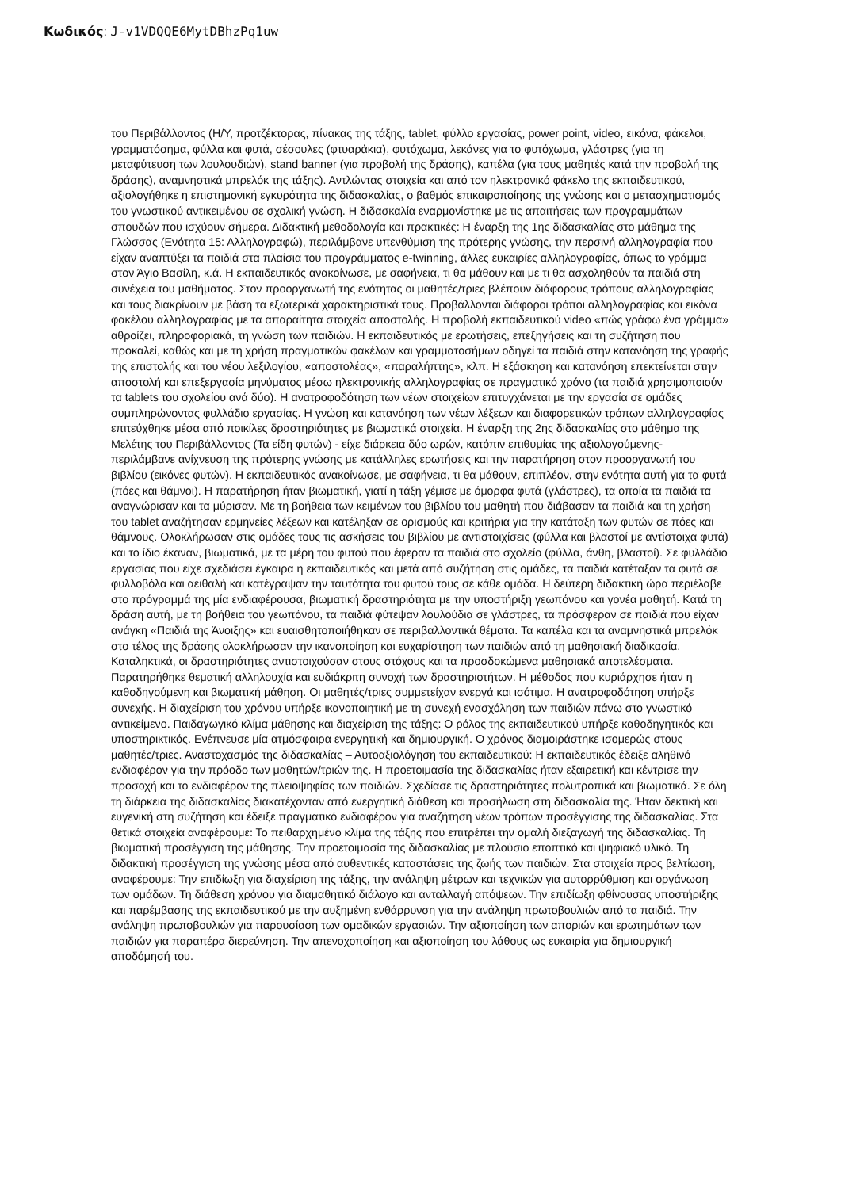Κωδικός: J-v1VDQQE6MytDBhzPq1uw
του Περιβάλλοντος (Η/Υ, προτζέκτορας, πίνακας της τάξης, tablet, φύλλο εργασίας, power point, video, εικόνα, φάκελοι, γραμματόσημα, φύλλα και φυτά, σέσουλες (φτυαράκια), φυτόχωμα, λεκάνες για το φυτόχωμα, γλάστρες (για τη μεταφύτευση των λουλουδιών), stand banner (για προβολή της δράσης), καπέλα (για τους μαθητές κατά την προβολή της δράσης), αναμνηστικά μπρελόκ της τάξης). Αντλώντας στοιχεία και από τον ηλεκτρονικό φάκελο της εκπαιδευτικού, αξιολογήθηκε η επιστημονική εγκυρότητα της διδασκαλίας, ο βαθμός επικαιροποίησης της γνώσης και ο μετασχηματισμός του γνωστικού αντικειμένου σε σχολική γνώση. Η διδασκαλία εναρμονίστηκε με τις απαιτήσεις των προγραμμάτων σπουδών που ισχύουν σήμερα. Διδακτική μεθοδολογία και πρακτικές: Η έναρξη της 1ης διδασκαλίας στο μάθημα της Γλώσσας (Ενότητα 15: Αλληλογραφώ), περιλάμβανε υπενθύμιση της πρότερης γνώσης, την περσινή αλληλογραφία που είχαν αναπτύξει τα παιδιά στα πλαίσια του προγράμματος e-twinning, άλλες ευκαιρίες αλληλογραφίας, όπως το γράμμα στον Άγιο Βασίλη, κ.ά. Η εκπαιδευτικός ανακοίνωσε, με σαφήνεια, τι θα μάθουν και με τι θα ασχοληθούν τα παιδιά στη συνέχεια του μαθήματος. Στον προοργανωτή της ενότητας οι μαθητές/τριες βλέπουν διάφορους τρόπους αλληλογραφίας και τους διακρίνουν με βάση τα εξωτερικά χαρακτηριστικά τους. Προβάλλονται διάφοροι τρόποι αλληλογραφίας και εικόνα φακέλου αλληλογραφίας με τα απαραίτητα στοιχεία αποστολής. Η προβολή εκπαιδευτικού video «πώς γράφω ένα γράμμα» αθροίζει, πληροφοριακά, τη γνώση των παιδιών. Η εκπαιδευτικός με ερωτήσεις, επεξηγήσεις και τη συζήτηση που προκαλεί, καθώς και με τη χρήση πραγματικών φακέλων και γραμματοσήμων οδηγεί τα παιδιά στην κατανόηση της γραφής της επιστολής και του νέου λεξιλογίου, «αποστολέας», «παραλήπτης», κλπ. Η εξάσκηση και κατανόηση επεκτείνεται στην αποστολή και επεξεργασία μηνύματος μέσω ηλεκτρονικής αλληλογραφίας σε πραγματικό χρόνο (τα παιδιά χρησιμοποιούν τα tablets του σχολείου ανά δύο). Η ανατροφοδότηση των νέων στοιχείων επιτυγχάνεται με την εργασία σε ομάδες συμπληρώνοντας φυλλάδιο εργασίας. Η γνώση και κατανόηση των νέων λέξεων και διαφορετικών τρόπων αλληλογραφίας επιτεύχθηκε μέσα από ποικίλες δραστηριότητες με βιωματικά στοιχεία. Η έναρξη της 2ης διδασκαλίας στο μάθημα της Μελέτης του Περιβάλλοντος (Τα είδη φυτών) - είχε διάρκεια δύο ωρών, κατόπιν επιθυμίας της αξιολογούμενης- περιλάμβανε ανίχνευση της πρότερης γνώσης με κατάλληλες ερωτήσεις και την παρατήρηση στον προοργανωτή του βιβλίου (εικόνες φυτών). Η εκπαιδευτικός ανακοίνωσε, με σαφήνεια, τι θα μάθουν, επιπλέον, στην ενότητα αυτή για τα φυτά (πόες και θάμνοι). Η παρατήρηση ήταν βιωματική, γιατί η τάξη γέμισε με όμορφα φυτά (γλάστρες), τα οποία τα παιδιά τα αναγνώρισαν και τα μύρισαν. Με τη βοήθεια των κειμένων του βιβλίου του μαθητή που διάβασαν τα παιδιά και τη χρήση του tablet αναζήτησαν ερμηνείες λέξεων και κατέληξαν σε ορισμούς και κριτήρια για την κατάταξη των φυτών σε πόες και θάμνους. Ολοκλήρωσαν στις ομάδες τους τις ασκήσεις του βιβλίου με αντιστοιχίσεις (φύλλα και βλαστοί με αντίστοιχα φυτά) και το ίδιο έκαναν, βιωματικά, με τα μέρη του φυτού που έφεραν τα παιδιά στο σχολείο (φύλλα, άνθη, βλαστοί). Σε φυλλάδιο εργασίας που είχε σχεδιάσει έγκαιρα η εκπαιδευτικός και μετά από συζήτηση στις ομάδες, τα παιδιά κατέταξαν τα φυτά σε φυλλοβόλα και αειθαλή και κατέγραψαν την ταυτότητα του φυτού τους σε κάθε ομάδα. Η δεύτερη διδακτική ώρα περιέλαβε στο πρόγραμμά της μία ενδιαφέρουσα, βιωματική δραστηριότητα με την υποστήριξη γεωπόνου και γονέα μαθητή. Κατά τη δράση αυτή, με τη βοήθεια του γεωπόνου, τα παιδιά φύτεψαν λουλούδια σε γλάστρες, τα πρόσφεραν σε παιδιά που είχαν ανάγκη «Παιδιά της Άνοιξης» και ευαισθητοποιήθηκαν σε περιβαλλοντικά θέματα. Τα καπέλα και τα αναμνηστικά μπρελόκ στο τέλος της δράσης ολοκλήρωσαν την ικανοποίηση και ευχαρίστηση των παιδιών από τη μαθησιακή διαδικασία. Καταληκτικά, οι δραστηριότητες αντιστοιχούσαν στους στόχους και τα προσδοκώμενα μαθησιακά αποτελέσματα. Παρατηρήθηκε θεματική αλληλουχία και ευδιάκριτη συνοχή των δραστηριοτήτων. Η μέθοδος που κυριάρχησε ήταν η καθοδηγούμενη και βιωματική μάθηση. Οι μαθητές/τριες συμμετείχαν ενεργά και ισότιμα. Η ανατροφοδότηση υπήρξε συνεχής. Η διαχείριση του χρόνου υπήρξε ικανοποιητική με τη συνεχή ενασχόληση των παιδιών πάνω στο γνωστικό αντικείμενο. Παιδαγωγικό κλίμα μάθησης και διαχείριση της τάξης: Ο ρόλος της εκπαιδευτικού υπήρξε καθοδηγητικός και υποστηρικτικός. Ενέπνευσε μία ατμόσφαιρα ενεργητική και δημιουργική. Ο χρόνος διαμοιράστηκε ισομερώς στους μαθητές/τριες. Αναστοχασμός της διδασκαλίας – Αυτοαξιολόγηση του εκπαιδευτικού: Η εκπαιδευτικός έδειξε αληθινό ενδιαφέρον για την πρόοδο των μαθητών/τριών της. Η προετοιμασία της διδασκαλίας ήταν εξαιρετική και κέντρισε την προσοχή και το ενδιαφέρον της πλειοψηφίας των παιδιών. Σχεδίασε τις δραστηριότητες πολυτροπικά και βιωματικά. Σε όλη τη διάρκεια της διδασκαλίας διακατέχονταν από ενεργητική διάθεση και προσήλωση στη διδασκαλία της. Ήταν δεκτική και ευγενική στη συζήτηση και έδειξε πραγματικό ενδιαφέρον για αναζήτηση νέων τρόπων προσέγγισης της διδασκαλίας. Στα θετικά στοιχεία αναφέρουμε: Το πειθαρχημένο κλίμα της τάξης που επιτρέπει την ομαλή διεξαγωγή της διδασκαλίας. Τη βιωματική προσέγγιση της μάθησης. Την προετοιμασία της διδασκαλίας με πλούσιο εποπτικό και ψηφιακό υλικό. Τη διδακτική προσέγγιση της γνώσης μέσα από αυθεντικές καταστάσεις της ζωής των παιδιών. Στα στοιχεία προς βελτίωση, αναφέρουμε: Την επιδίωξη για διαχείριση της τάξης, την ανάληψη μέτρων και τεχνικών για αυτορρύθμιση και οργάνωση των ομάδων. Τη διάθεση χρόνου για διαμαθητικό διάλογο και ανταλλαγή απόψεων. Την επιδίωξη φθίνουσας υποστήριξης και παρέμβασης της εκπαιδευτικού με την αυξημένη ενθάρρυνση για την ανάληψη πρωτοβουλιών από τα παιδιά. Την ανάληψη πρωτοβουλιών για παρουσίαση των ομαδικών εργασιών. Την αξιοποίηση των αποριών και ερωτημάτων των παιδιών για παραπέρα διερεύνηση. Την απενοχοποίηση και αξιοποίηση του λάθους ως ευκαιρία για δημιουργική αποδόμησή του.